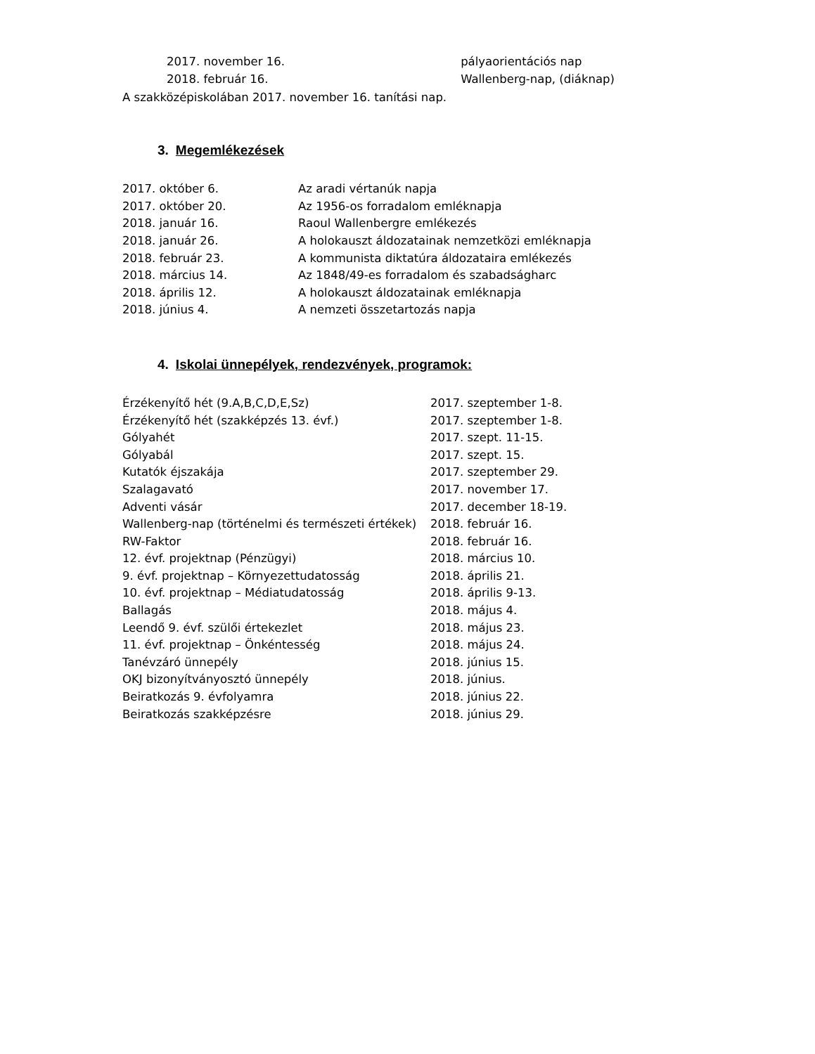| 2017. november 16. | pályaorientációs nap |
| 2018. február 16. | Wallenberg-nap, (diáknap) |
A szakközépiskolában 2017. november 16. tanítási nap.
3. Megemlékezések
| 2017. október 6. | Az aradi vértanúk napja |
| 2017. október 20. | Az 1956-os forradalom emléknapja |
| 2018. január 16. | Raoul Wallenbergre emlékezés |
| 2018. január 26. | A holokauszt áldozatainak nemzetközi emléknapja |
| 2018. február 23. | A kommunista diktatúra áldozataira emlékezés |
| 2018. március 14. | Az 1848/49-es forradalom és szabadságharc |
| 2018. április 12. | A holokauszt áldozatainak emléknapja |
| 2018. június 4. | A nemzeti összetartozás napja |
4. Iskolai ünnepélyek, rendezvények, programok:
| Érzékenyítő hét (9.A,B,C,D,E,Sz) | 2017. szeptember 1-8. |
| Érzékenyítő hét (szakképzés 13. évf.) | 2017. szeptember 1-8. |
| Gólyahét | 2017. szept. 11-15. |
| Gólyabál | 2017. szept. 15. |
| Kutatók éjszakája | 2017. szeptember 29. |
| Szalagavató | 2017. november 17. |
| Adventi vásár | 2017. december 18-19. |
| Wallenberg-nap (történelmi és természeti értékek) | 2018. február 16. |
| RW-Faktor | 2018. február 16. |
| 12. évf. projektnap (Pénzügyi) | 2018. március 10. |
| 9. évf. projektnap – Környezettudatosság | 2018. április 21. |
| 10. évf. projektnap – Médiatudatosság | 2018. április 9-13. |
| Ballagás | 2018. május 4. |
| Leendő 9. évf. szülői értekezlet | 2018. május 23. |
| 11. évf. projektnap – Önkéntesség | 2018. május 24. |
| Tanévzáró ünnepély | 2018. június 15. |
| OKJ bizonyítványosztó ünnepély | 2018. június. |
| Beiratkozás 9. évfolyamra | 2018. június 22. |
| Beiratkozás szakképzésre | 2018. június 29. |